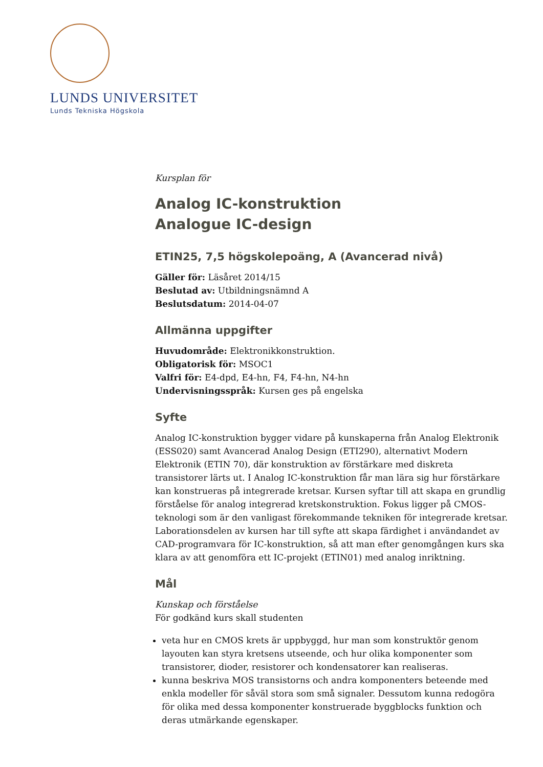LUNDS UNIVERSITET
Lunds Tekniska Högskola
Kursplan för
Analog IC-konstruktion
Analogue IC-design
ETIN25, 7,5 högskolepoäng, A (Avancerad nivå)
Gäller för: Läsåret 2014/15
Beslutad av: Utbildningsnämnd A
Beslutsdatum: 2014-04-07
Allmänna uppgifter
Huvudområde: Elektronikkonstruktion.
Obligatorisk för: MSOC1
Valfri för: E4-dpd, E4-hn, F4, F4-hn, N4-hn
Undervisningsspråk: Kursen ges på engelska
Syfte
Analog IC-konstruktion bygger vidare på kunskaperna från Analog Elektronik (ESS020) samt Avancerad Analog Design (ETI290), alternativt Modern Elektronik (ETIN 70), där konstruktion av förstärkare med diskreta transistorer lärts ut. I Analog IC-konstruktion får man lära sig hur förstärkare kan konstrueras på integrerade kretsar. Kursen syftar till att skapa en grundlig förståelse för analog integrerad kretskonstruktion. Fokus ligger på CMOS-teknologi som är den vanligast förekommande tekniken för integrerade kretsar. Laborationsdelen av kursen har till syfte att skapa färdighet i användandet av CAD-programvara för IC-konstruktion, så att man efter genomgången kurs ska klara av att genomföra ett IC-projekt (ETIN01) med analog inriktning.
Mål
Kunskap och förståelse
För godkänd kurs skall studenten
veta hur en CMOS krets är uppbyggd, hur man som konstruktör genom layouten kan styra kretsens utseende, och hur olika komponenter som transistorer, dioder, resistorer och kondensatorer kan realiseras.
kunna beskriva MOS transistorns och andra komponenters beteende med enkla modeller för såväl stora som små signaler. Dessutom kunna redogöra för olika med dessa komponenter konstruerade byggblocks funktion och deras utmärkande egenskaper.